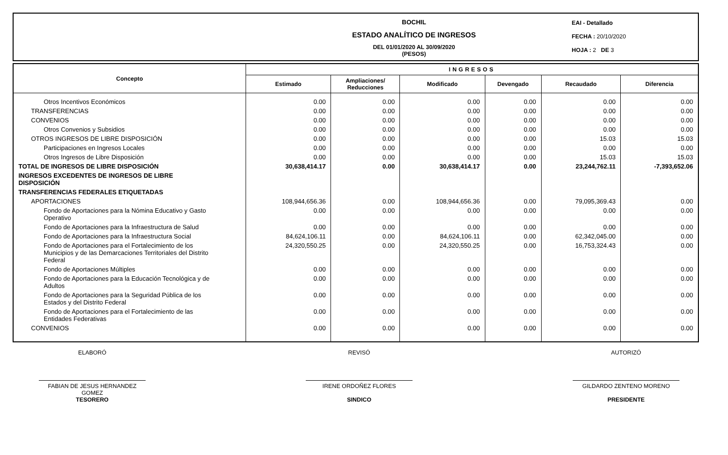BOCHIL
ESTADO ANALÍTICO DE INGRESOS
DEL 01/01/2020 AL 30/09/2020
(PESOS)
EAI - Detallado
FECHA : 20/10/2020
HOJA : 2 DE 3
| Concepto | INGRESOS | | | | | |
| --- | --- | --- | --- | --- | --- | --- |
| | Estimado | Ampliaciones/ Reducciones | Modificado | Devengado | Recaudado | Diferencia |
| Otros Incentivos Económicos | 0.00 | 0.00 | 0.00 | 0.00 | 0.00 | 0.00 |
| TRANSFERENCIAS | 0.00 | 0.00 | 0.00 | 0.00 | 0.00 | 0.00 |
| CONVENIOS | 0.00 | 0.00 | 0.00 | 0.00 | 0.00 | 0.00 |
| Otros Convenios y Subsidios | 0.00 | 0.00 | 0.00 | 0.00 | 0.00 | 0.00 |
| OTROS INGRESOS DE LIBRE DISPOSICIÓN | 0.00 | 0.00 | 0.00 | 0.00 | 15.03 | 15.03 |
| Participaciones en Ingresos Locales | 0.00 | 0.00 | 0.00 | 0.00 | 0.00 | 0.00 |
| Otros Ingresos de Libre Disposición | 0.00 | 0.00 | 0.00 | 0.00 | 15.03 | 15.03 |
| TOTAL DE INGRESOS DE LIBRE DISPOSICIÓN | 30,638,414.17 | 0.00 | 30,638,414.17 | 0.00 | 23,244,762.11 | -7,393,652.06 |
| INGRESOS EXCEDENTES DE INGRESOS DE LIBRE DISPOSICIÓN | | | | | | |
| TRANSFERENCIAS FEDERALES ETIQUETADAS | | | | | | |
| APORTACIONES | 108,944,656.36 | 0.00 | 108,944,656.36 | 0.00 | 79,095,369.43 | 0.00 |
| Fondo de Aportaciones para la Nómina Educativo y Gasto Operativo | 0.00 | 0.00 | 0.00 | 0.00 | 0.00 | 0.00 |
| Fondo de Aportaciones para la Infraestructura de Salud | 0.00 | 0.00 | 0.00 | 0.00 | 0.00 | 0.00 |
| Fondo de Aportaciones para la Infraestructura Social | 84,624,106.11 | 0.00 | 84,624,106.11 | 0.00 | 62,342,045.00 | 0.00 |
| Fondo de Aportaciones para el Fortalecimiento de los Municipios y de las Demarcaciones Territoriales del Distrito Federal | 24,320,550.25 | 0.00 | 24,320,550.25 | 0.00 | 16,753,324.43 | 0.00 |
| Fondo de Aportaciones Múltiples | 0.00 | 0.00 | 0.00 | 0.00 | 0.00 | 0.00 |
| Fondo de Aportaciones para la Educación Tecnológica y de Adultos | 0.00 | 0.00 | 0.00 | 0.00 | 0.00 | 0.00 |
| Fondo de Aportaciones para la Seguridad Pública de los Estados y del Distrito Federal | 0.00 | 0.00 | 0.00 | 0.00 | 0.00 | 0.00 |
| Fondo de Aportaciones para el Fortalecimiento de las Entidades Federativas | 0.00 | 0.00 | 0.00 | 0.00 | 0.00 | 0.00 |
| CONVENIOS | 0.00 | 0.00 | 0.00 | 0.00 | 0.00 | 0.00 |
ELABORÓ
FABIAN DE JESUS HERNANDEZ GOMEZ
TESORERO
REVISÓ
IRENE ORDOÑEZ FLORES
SINDICO
AUTORIZÓ
GILDARDO ZENTENO MORENO
PRESIDENTE